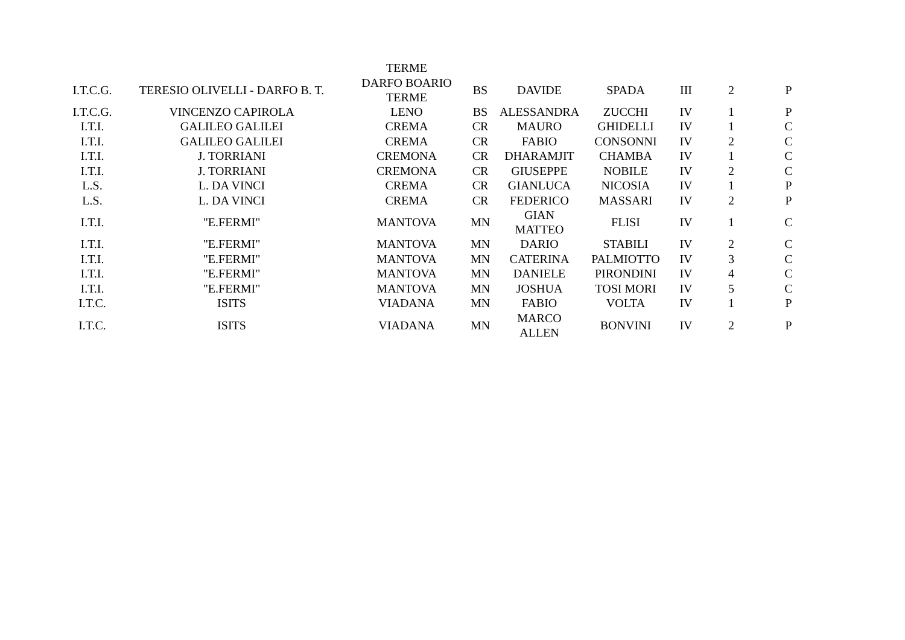| | | TERME | | | | | | |
| I.T.C.G. | TERESIO OLIVELLI - DARFO B. T. | DARFO BOARIO TERME | BS | DAVIDE | SPADA | III | 2 | P |
| I.T.C.G. | VINCENZO CAPIROLA | LENO | BS | ALESSANDRA | ZUCCHI | IV | 1 | P |
| I.T.I. | GALILEO GALILEI | CREMA | CR | MAURO | GHIDELLI | IV | 1 | C |
| I.T.I. | GALILEO GALILEI | CREMA | CR | FABIO | CONSONNI | IV | 2 | C |
| I.T.I. | J. TORRIANI | CREMONA | CR | DHARAMJIT | CHAMBA | IV | 1 | C |
| I.T.I. | J. TORRIANI | CREMONA | CR | GIUSEPPE | NOBILE | IV | 2 | C |
| L.S. | L. DA VINCI | CREMA | CR | GIANLUCA | NICOSIA | IV | 1 | P |
| L.S. | L. DA VINCI | CREMA | CR | FEDERICO | MASSARI | IV | 2 | P |
| I.T.I. | "E.FERMI" | MANTOVA | MN | GIAN MATTEO | FLISI | IV | 1 | C |
| I.T.I. | "E.FERMI" | MANTOVA | MN | DARIO | STABILI | IV | 2 | C |
| I.T.I. | "E.FERMI" | MANTOVA | MN | CATERINA | PALMIOTTO | IV | 3 | C |
| I.T.I. | "E.FERMI" | MANTOVA | MN | DANIELE | PIRONDINI | IV | 4 | C |
| I.T.I. | "E.FERMI" | MANTOVA | MN | JOSHUA | TOSI MORI | IV | 5 | C |
| I.T.C. | ISITS | VIADANA | MN | FABIO | VOLTA | IV | 1 | P |
| I.T.C. | ISITS | VIADANA | MN | MARCO ALLEN | BONVINI | IV | 2 | P |